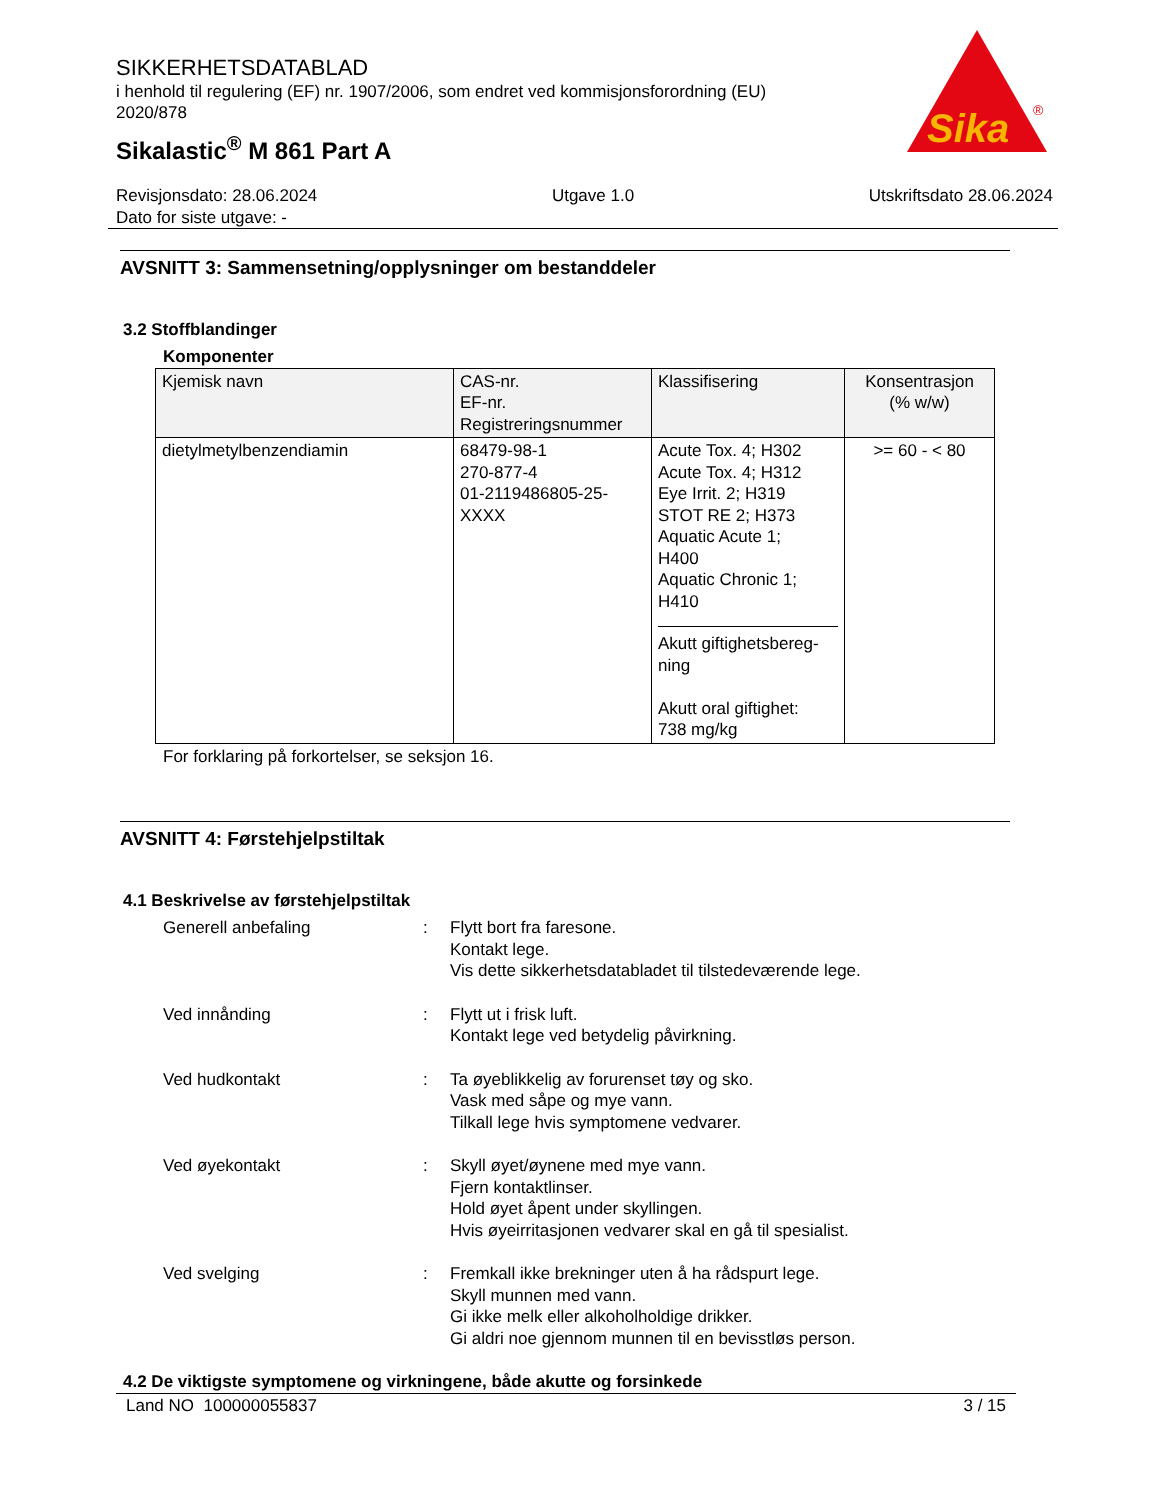SIKKERHETSDATABLAD
i henhold til regulering (EF) nr. 1907/2006, som endret ved kommisjonsforordning (EU) 2020/878
Sikalastic<sup>®</sup> M 861 Part A
Sika
®
Revisjonsdato: 28.06.2024 Utgave 1.0 Utskriftsdato 28.06.2024
Dato for siste utgave: -
AVSNITT 3: Sammensetning/opplysninger om bestanddeler
3.2 Stoffblandinger
Komponenter
| Kjemisk navn | CAS-nr. EF-nr. Registreringsnummer | Klassifisering | Konsentrasjon (% w/w) |
| --- | --- | --- | --- |
| dietylmetylbenzendiamin | 68479-98-1 270-877-4 01-2119486805-25- XXXX | Acute Tox. 4; H302 Acute Tox. 4; H312 Eye Irrit. 2; H319 STOT RE 2; H373 Aquatic Acute 1; H400 Aquatic Chronic 1; H410 Akutt giftighetsbereg- ning Akutt oral giftighet: 738 mg/kg | >= 60 - < 80 |
For forklaring på forkortelser, se seksjon 16.
AVSNITT 4: Førstehjelpstiltak
4.1 Beskrivelse av førstehjelpstiltak
Generell anbefaling
:
Flytt bort fra faresone.
Kontakt lege.
Vis dette sikkerhetsdatabladet til tilstedeværende lege.
Ved innånding
:
Flytt ut i frisk luft.
Kontakt lege ved betydelig påvirkning.
Ved hudkontakt
:
Ta øyeblikkelig av forurenset tøy og sko.
Vask med såpe og mye vann.
Tilkall lege hvis symptomene vedvarer.
Ved øyekontakt
:
Skyll øyet/øynene med mye vann.
Fjern kontaktlinser.
Hold øyet åpent under skyllingen.
Hvis øyeirritasjonen vedvarer skal en gå til spesialist.
Ved svelging
:
Fremkall ikke brekninger uten å ha rådspurt lege.
Skyll munnen med vann.
Gi ikke melk eller alkoholholdige drikker.
Gi aldri noe gjennom munnen til en bevisstløs person.
4.2 De viktigste symptomene og virkningene, både akutte og forsinkede
Land NO 100000055837 3 / 15